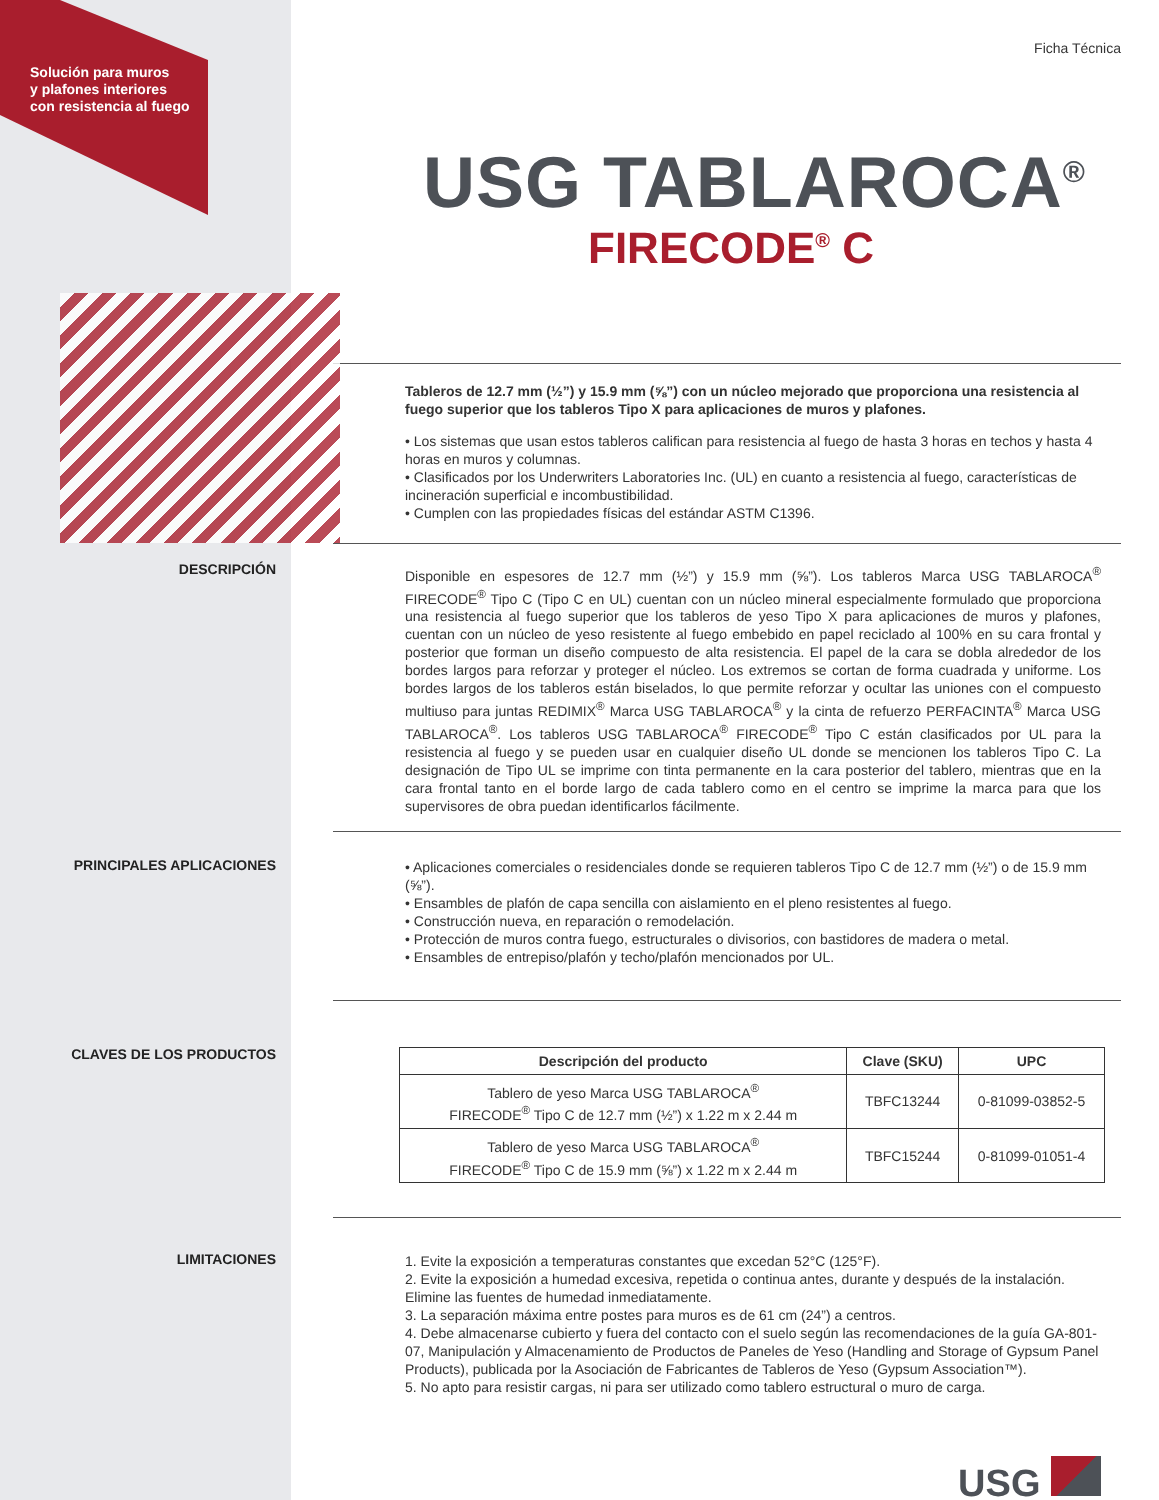Solución para muros
y plafones interiores
con resistencia al fuego
Ficha Técnica
USG TABLAROCA<sup>®</sup>
FIRECODE<sup>®</sup> C
Tableros de 12.7 mm (½”) y 15.9 mm (⅝”) con un núcleo mejorado que proporciona una resistencia al fuego superior que los tableros Tipo X para aplicaciones de muros y plafones.
• Los sistemas que usan estos tableros califican para resistencia al fuego de hasta 3 horas en techos y hasta 4 horas en muros y columnas.
• Clasificados por los Underwriters Laboratories Inc. (UL) en cuanto a resistencia al fuego, características de incineración superficial e incombustibilidad.
• Cumplen con las propiedades físicas del estándar ASTM C1396.
DESCRIPCIÓN
Disponible en espesores de 12.7 mm (½”) y 15.9 mm (⅝”). Los tableros Marca USG TABLAROCA<sup>®</sup> FIRECODE<sup>®</sup> Tipo C (Tipo C en UL) cuentan con un núcleo mineral especialmente formulado que proporciona una resistencia al fuego superior que los tableros de yeso Tipo X para aplicaciones de muros y plafones, cuentan con un núcleo de yeso resistente al fuego embebido en papel reciclado al 100% en su cara frontal y posterior que forman un diseño compuesto de alta resistencia. El papel de la cara se dobla alrededor de los bordes largos para reforzar y proteger el núcleo. Los extremos se cortan de forma cuadrada y uniforme. Los bordes largos de los tableros están biselados, lo que permite reforzar y ocultar las uniones con el compuesto multiuso para juntas REDIMIX<sup>®</sup> Marca USG TABLAROCA<sup>®</sup> y la cinta de refuerzo PERFACINTA<sup>®</sup> Marca USG TABLAROCA<sup>®</sup>. Los tableros USG TABLAROCA<sup>®</sup> FIRECODE<sup>®</sup> Tipo C están clasificados por UL para la resistencia al fuego y se pueden usar en cualquier diseño UL donde se mencionen los tableros Tipo C. La designación de Tipo UL se imprime con tinta permanente en la cara posterior del tablero, mientras que en la cara frontal tanto en el borde largo de cada tablero como en el centro se imprime la marca para que los supervisores de obra puedan identificarlos fácilmente.
PRINCIPALES APLICACIONES
• Aplicaciones comerciales o residenciales donde se requieren tableros Tipo C de 12.7 mm (½”) o de 15.9 mm (⅝”).
• Ensambles de plafón de capa sencilla con aislamiento en el pleno resistentes al fuego.
• Construcción nueva, en reparación o remodelación.
• Protección de muros contra fuego, estructurales o divisorios, con bastidores de madera o metal.
• Ensambles de entrepiso/plafón y techo/plafón mencionados por UL.
CLAVES DE LOS PRODUCTOS
| Descripción del producto | Clave (SKU) | UPC |
| --- | --- | --- |
| Tablero de yeso Marca USG TABLAROCA<sup>®</sup> FIRECODE<sup>®</sup> Tipo C de 12.7 mm (½”) x 1.22 m x 2.44 m | TBFC13244 | 0-81099-03852-5 |
| Tablero de yeso Marca USG TABLAROCA<sup>®</sup> FIRECODE<sup>®</sup> Tipo C de 15.9 mm (⅝”) x 1.22 m x 2.44 m | TBFC15244 | 0-81099-01051-4 |
LIMITACIONES
1. Evite la exposición a temperaturas constantes que excedan 52°C (125°F).
2. Evite la exposición a humedad excesiva, repetida o continua antes, durante y después de la instalación. Elimine las fuentes de humedad inmediatamente.
3. La separación máxima entre postes para muros es de 61 cm (24”) a centros.
4. Debe almacenarse cubierto y fuera del contacto con el suelo según las recomendaciones de la guía GA-801-07, Manipulación y Almacenamiento de Productos de Paneles de Yeso (Handling and Storage of Gypsum Panel Products), publicada por la Asociación de Fabricantes de Tableros de Yeso (Gypsum Association™).
5. No apto para resistir cargas, ni para ser utilizado como tablero estructural o muro de carga.
USG